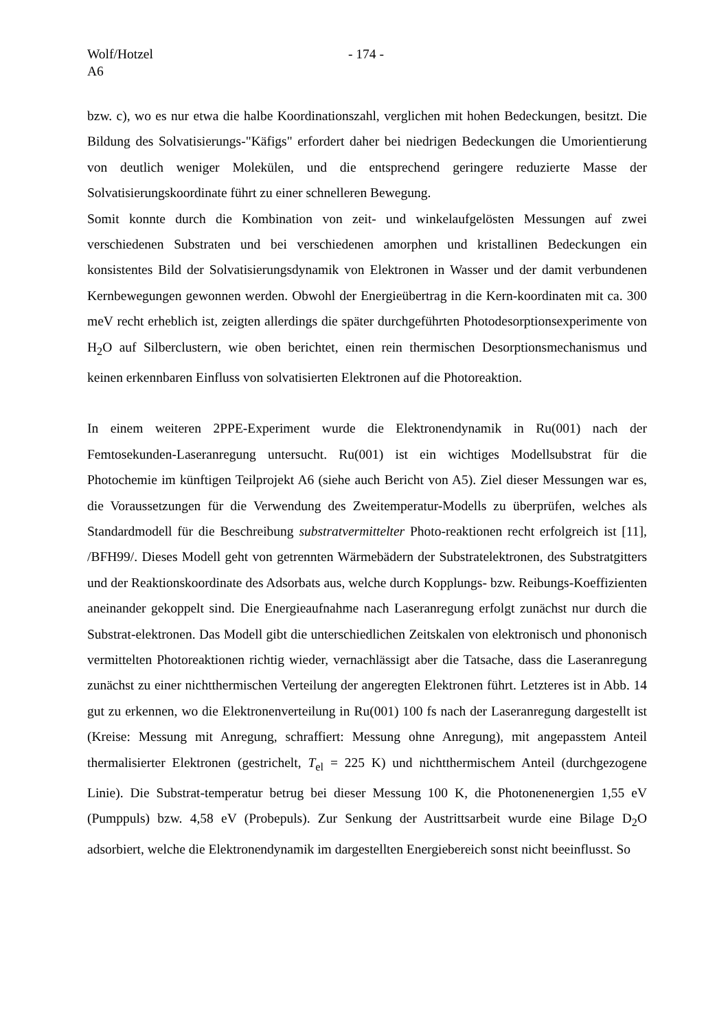Wolf/Hotzel
- 174 -
A6
bzw. c), wo es nur etwa die halbe Koordinationszahl, verglichen mit hohen Bedeckungen, besitzt. Die Bildung des Solvatisierungs-"Käfigs" erfordert daher bei niedrigen Bedeckungen die Umorientierung von deutlich weniger Molekülen, und die entsprechend geringere reduzierte Masse der Solvatisierungskoordinate führt zu einer schnelleren Bewegung.
Somit konnte durch die Kombination von zeit- und winkelaufgelösten Messungen auf zwei verschiedenen Substraten und bei verschiedenen amorphen und kristallinen Bedeckungen ein konsistentes Bild der Solvatisierungsdynamik von Elektronen in Wasser und der damit verbundenen Kernbewegungen gewonnen werden. Obwohl der Energieübertrag in die Kern-koordinaten mit ca. 300 meV recht erheblich ist, zeigten allerdings die später durchgeführten Photodesorptionsexperimente von H<sub>2</sub>O auf Silberclustern, wie oben berichtet, einen rein thermischen Desorptionsmechanismus und keinen erkennbaren Einfluss von solvatisierten Elektronen auf die Photoreaktion.
In einem weiteren 2PPE-Experiment wurde die Elektronendynamik in Ru(001) nach der Femtosekunden-Laseranregung untersucht. Ru(001) ist ein wichtiges Modellsubstrat für die Photochemie im künftigen Teilprojekt A6 (siehe auch Bericht von A5). Ziel dieser Messungen war es, die Voraussetzungen für die Verwendung des Zweitemperatur-Modells zu überprüfen, welches als Standardmodell für die Beschreibung substratvermittelter Photo-reaktionen recht erfolgreich ist [11], /BFH99/. Dieses Modell geht von getrennten Wärmebädern der Substratelektronen, des Substratgitters und der Reaktionskoordinate des Adsorbats aus, welche durch Kopplungs- bzw. Reibungs-Koeffizienten aneinander gekoppelt sind. Die Energieaufnahme nach Laseranregung erfolgt zunächst nur durch die Substrat-elektronen. Das Modell gibt die unterschiedlichen Zeitskalen von elektronisch und phononisch vermittelten Photoreaktionen richtig wieder, vernachlässigt aber die Tatsache, dass die Laseranregung zunächst zu einer nichtthermischen Verteilung der angeregten Elektronen führt. Letzteres ist in Abb. 14 gut zu erkennen, wo die Elektronenverteilung in Ru(001) 100 fs nach der Laseranregung dargestellt ist (Kreise: Messung mit Anregung, schraffiert: Messung ohne Anregung), mit angepasstem Anteil thermalisierter Elektronen (gestrichelt, T<sub>el</sub> = 225 K) und nichtthermischem Anteil (durchgezogene Linie). Die Substrat-temperatur betrug bei dieser Messung 100 K, die Photonenenergien 1,55 eV (Pumppuls) bzw. 4,58 eV (Probepuls). Zur Senkung der Austrittsarbeit wurde eine Bilage D<sub>2</sub>O adsorbiert, welche die Elektronendynamik im dargestellten Energiebereich sonst nicht beeinflusst. So